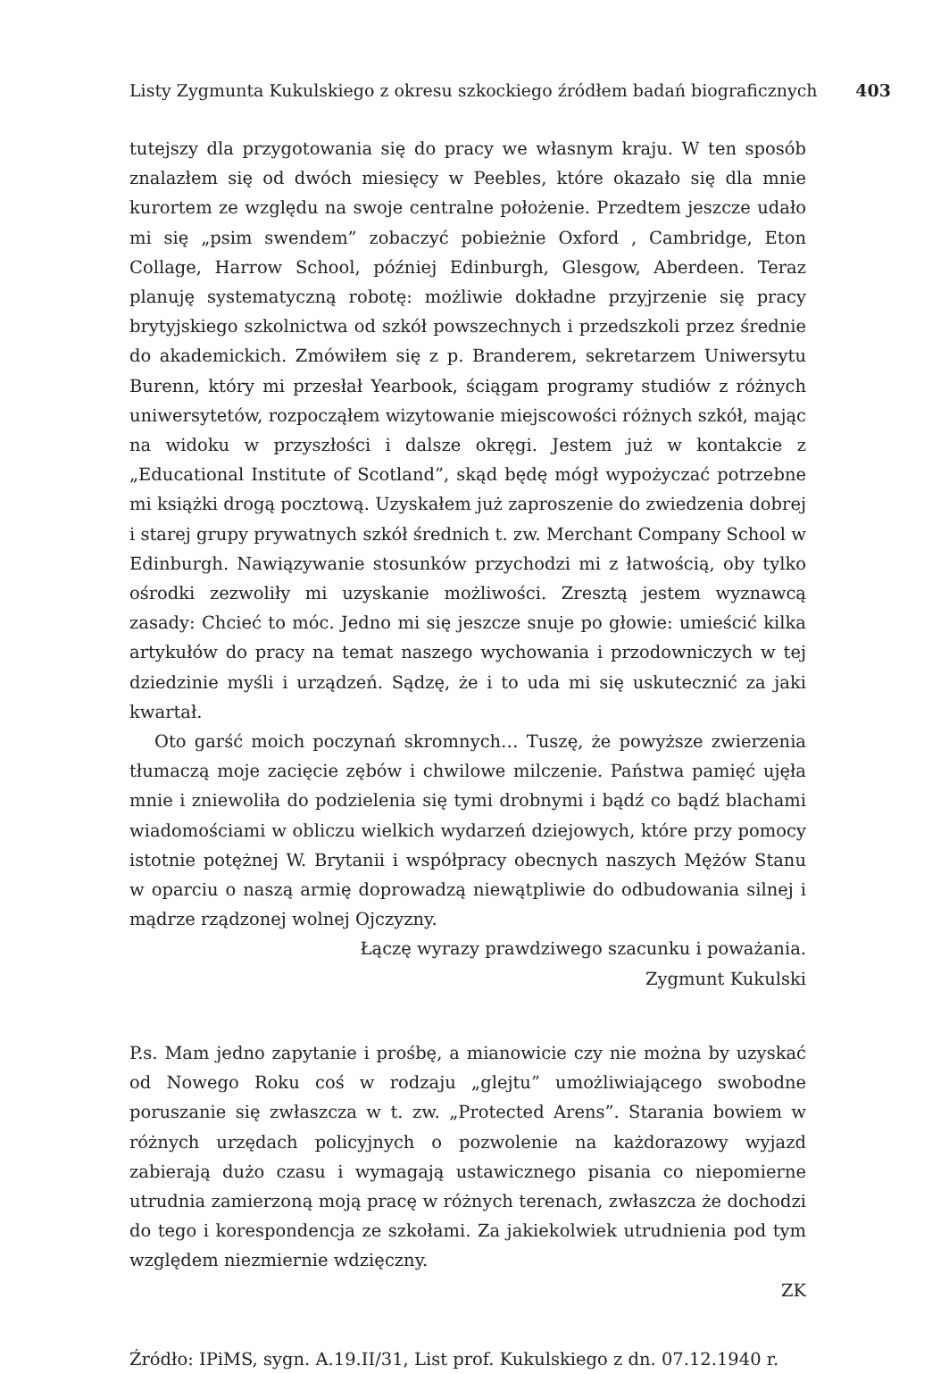Listy Zygmunta Kukulskiego z okresu szkockiego źródłem badań biograficznych 403
tutejszy dla przygotowania się do pracy we własnym kraju. W ten sposób znalazłem się od dwóch miesięcy w Peebles, które okazało się dla mnie kurortem ze względu na swoje centralne położenie. Przedtem jeszcze udało mi się „psim swendem” zobaczyć pobieżnie Oxford , Cambridge, Eton Collage, Harrow School, później Edinburgh, Glesgow, Aberdeen. Teraz planuję systematyczną robotę: możliwie dokładne przyjrzenie się pracy brytyjskiego szkolnictwa od szkół powszechnych i przedszkoli przez średnie do akademickich. Zmówiłem się z p. Branderem, sekretarzem Uniwersytu Burenn, który mi przesłał Yearbook, ściągam programy studiów z różnych uniwersytetów, rozpocząłem wizytowanie miejscowości różnych szkół, mając na widoku w przyszłości i dalsze okręgi. Jestem już w kontakcie z „Educational Institute of Scotland”, skąd będę mógł wypożyczać potrzebne mi książki drogą pocztową. Uzyskałem już zaproszenie do zwiedzenia dobrej i starej grupy prywatnych szkół średnich t. zw. Merchant Company School w Edinburgh. Nawiązywanie stosunków przychodzi mi z łatwością, oby tylko ośrodki zezwoliły mi uzyskanie możliwości. Zresztą jestem wyznawcą zasady: Chcieć to móc. Jedno mi się jeszcze snuje po głowie: umieścić kilka artykułów do pracy na temat naszego wychowania i przodowniczych w tej dziedzinie myśli i urządzeń. Sądzę, że i to uda mi się uskutecznić za jaki kwartał.
Oto garść moich poczynań skromnych… Tuszę, że powyższe zwierzenia tłumaczą moje zacięcie zębów i chwilowe milczenie. Państwa pamięć ujęła mnie i zniewoliła do podzielenia się tymi drobnymi i bądź co bądź blachami wiadomościami w obliczu wielkich wydarzeń dziejowych, które przy pomocy istotnie potężnej W. Brytanii i współpracy obecnych naszych Mężów Stanu w oparciu o naszą armię doprowadzą niewątpliwie do odbudowania silnej i mądrze rządzonej wolnej Ojczyzny.
Łączę wyrazy prawdziwego szacunku i poważania.
Zygmunt Kukulski
P.s. Mam jedno zapytanie i prośbę, a mianowicie czy nie można by uzyskać od Nowego Roku coś w rodzaju „glejtu” umożliwiającego swobodne poruszanie się zwłaszcza w t. zw. „Protected Arens”. Starania bowiem w różnych urzędach policyjnych o pozwolenie na każdorazowy wyjazd zabierają dużo czasu i wymagają ustawicznego pisania co niepomierne utrudnia zamierzoną moją pracę w różnych terenach, zwłaszcza że dochodzi do tego i korespondencja ze szkołami. Za jakiekolwiek utrudnienia pod tym względem niezmiernie wdzięczny.
ZK
Źródło: IPiMS, sygn. A.19.II/31, List prof. Kukulskiego z dn. 07.12.1940 r.